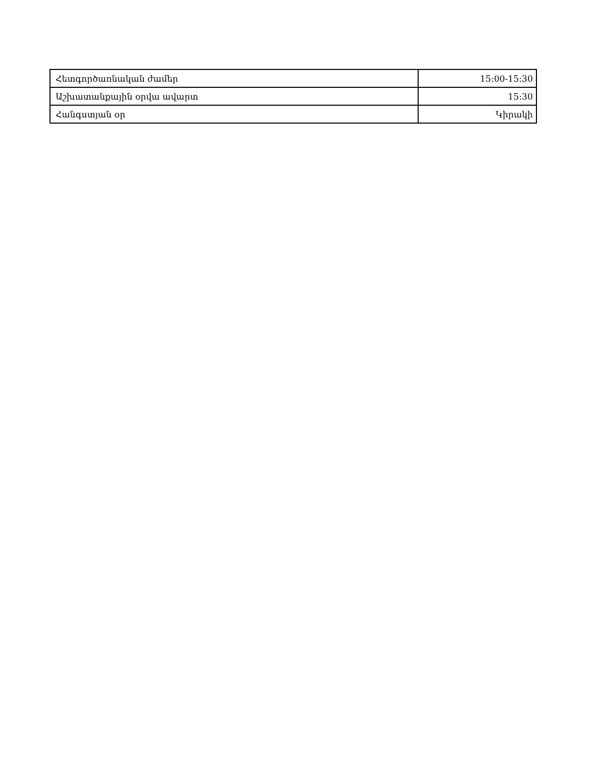| Հետգործառնական ժամեր | 15:00-15:30 |
| Աշխատանքային օրվա ավարտ | 15:30 |
| Հանգստյան օր | Կիրակի |